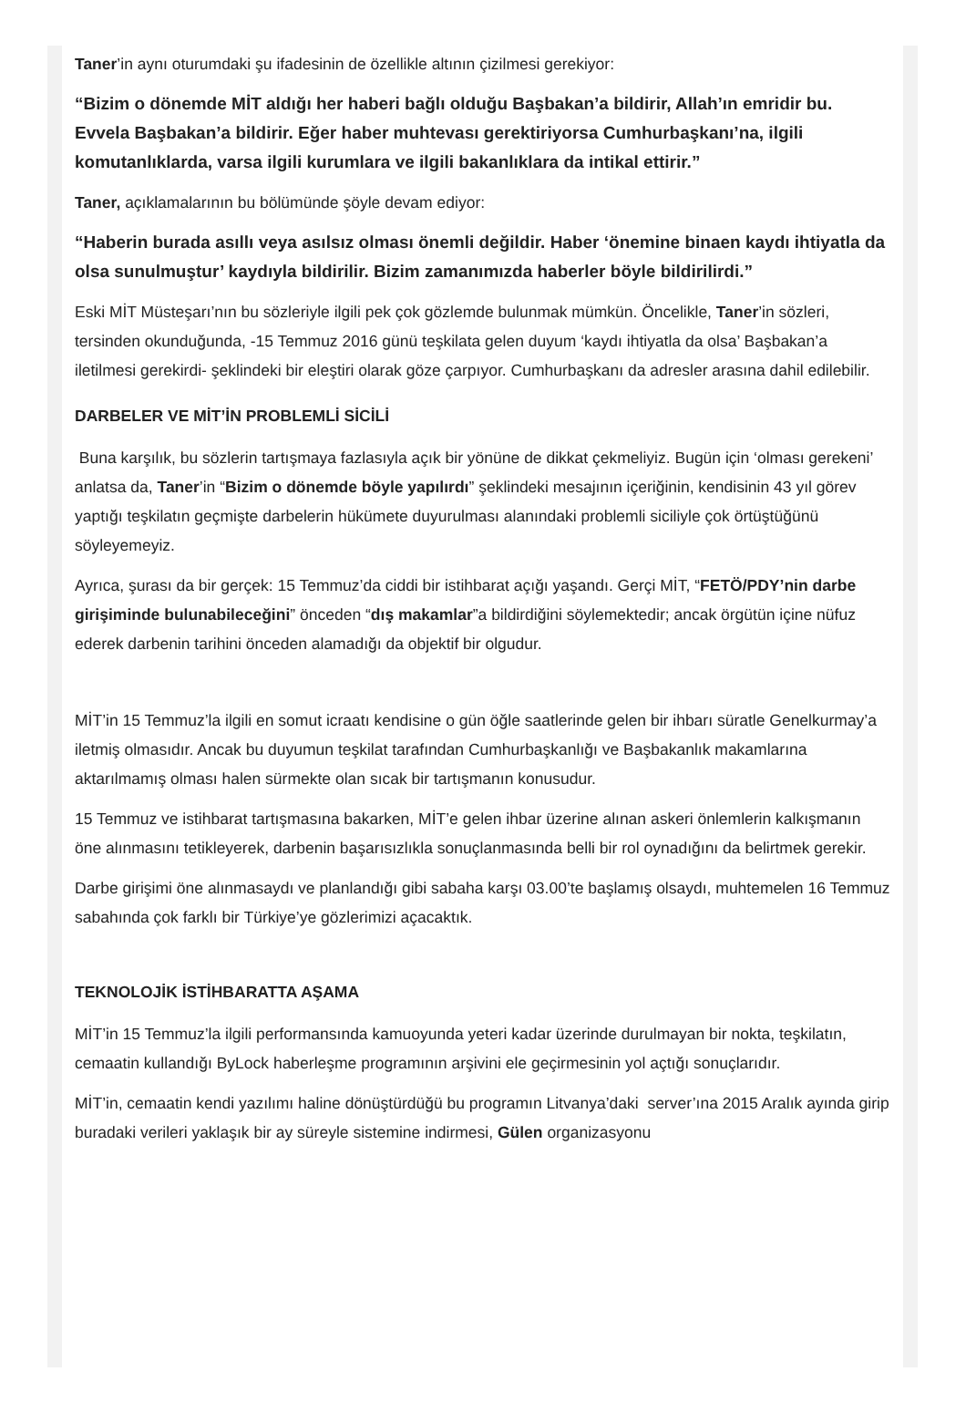Taner’in aynı oturumdaki şu ifadesinin de özellikle altının çizilmesi gerekiyor:
“Bizim o dönemde MİT aldığı her haberi bağlı olduğu Başbakan’a bildirir, Allah’ın emridir bu. Evvela Başbakan’a bildirir. Eğer haber muhtevası gerektiriyorsa Cumhurbaşkanı’na, ilgili komutanlıklarda, varsa ilgili kurumlara ve ilgili bakanlıklara da intikal ettirir.”
Taner, açıklamalarının bu bölümünde şöyle devam ediyor:
“Haberin burada asıllı veya asılsız olması önemli değildir. Haber ‘önemine binaen kaydı ihtiyatla da olsa sunulmuştur’ kaydıyla bildirilir. Bizim zamanımızda haberler böyle bildirilirdi.”
Eski MİT Müsteşarı’nın bu sözleriyle ilgili pek çok gözlemde bulunmak mümkün. Öncelikle, Taner’in sözleri, tersinden okunduğunda, -15 Temmuz 2016 günü teşkilata gelen duyum ‘kaydı ihtiyatla da olsa’ Başbakan’a iletilmesi gerekirdi- şeklindeki bir eleştiri olarak göze çarpıyor. Cumhurbaşkanı da adresler arasına dahil edilebilir.
DARBELER VE MİT’İN PROBLEMLİ SİCİLİ
Buna karşılık, bu sözlerin tartışmaya fazlasıyla açık bir yönüne de dikkat çekmeliyiz. Bugün için ‘olması gerekeni’ anlatsa da, Taner’in “Bizim o dönemde böyle yapılırdı” şeklindeki mesajının içeriğinin, kendisinin 43 yıl görev yaptığı teşkilatın geçmişte darbelerin hükümete duyurulması alanındaki problemli siciliyle çok örtüştüğünü söyleyemeyiz.
Ayrıca, şurası da bir gerçek: 15 Temmuz’da ciddi bir istihbarat açığı yaşandı. Gerçi MİT, “FETÖ/PDY’nin darbe girişiminde bulunabileceğini” önceden “dış makamlar”a bildirdiğini söylemektedir; ancak örgütün içine nüfuz ederek darbenin tarihini önceden alamadığı da objektif bir olgudur.
MİT’in 15 Temmuz’la ilgili en somut icraatı kendisine o gün öğle saatlerinde gelen bir ihbarı süratle Genelkurmay’a iletmiş olmasıdır. Ancak bu duyumun teşkilat tarafından Cumhurbaşkanlığı ve Başbakanlık makamlarına aktarılmamış olması halen sürmekte olan sıcak bir tartışmanın konusudur.
15 Temmuz ve istihbarat tartışmasına bakarken, MİT’e gelen ihbar üzerine alınan askeri önlemlerin kalkışmanın öne alınmasını tetikleyerek, darbenin başarısızlıkla sonuçlanmasında belli bir rol oynadığını da belirtmek gerekir.
Darbe girişimi öne alınmasaydı ve planlandığı gibi sabaha karşı 03.00’te başlamış olsaydı, muhtemelen 16 Temmuz sabahında çok farklı bir Türkiye’ye gözlerimizi açacaktık.
TEKNOLOJİK İSTİHBARATTA AŞAMA
MİT’in 15 Temmuz’la ilgili performansında kamuoyunda yeteri kadar üzerinde durulmayan bir nokta, teşkilatın, cemaatin kullandığı ByLock haberleşme programının arşivini ele geçirmesinin yol açtığı sonuçlarıdır.
MİT’in, cemaatin kendi yazılımı haline dönüştürdüğü bu programın Litvanya’daki server’ına 2015 Aralık ayında girip buradaki verileri yaklaşık bir ay süreyle sistemine indirmesi, Gülen organizasyonu